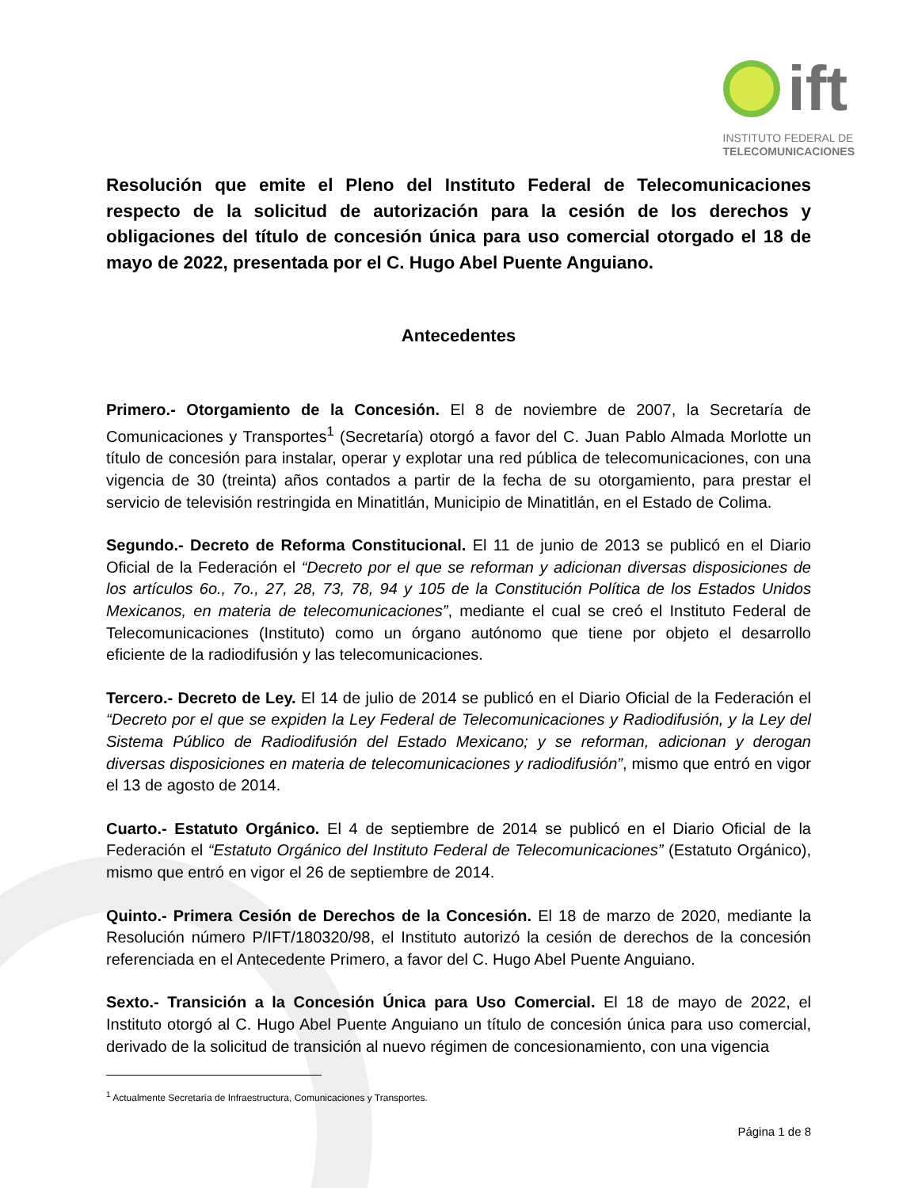ift
INSTITUTO FEDERAL DE
TELECOMUNICACIONES
Resolución que emite el Pleno del Instituto Federal de Telecomunicaciones respecto de la solicitud de autorización para la cesión de los derechos y obligaciones del título de concesión única para uso comercial otorgado el 18 de mayo de 2022, presentada por el C. Hugo Abel Puente Anguiano.
Antecedentes
Primero.- Otorgamiento de la Concesión. El 8 de noviembre de 2007, la Secretaría de Comunicaciones y Transportes<sup>1</sup> (Secretaría) otorgó a favor del C. Juan Pablo Almada Morlotte un título de concesión para instalar, operar y explotar una red pública de telecomunicaciones, con una vigencia de 30 (treinta) años contados a partir de la fecha de su otorgamiento, para prestar el servicio de televisión restringida en Minatitlán, Municipio de Minatitlán, en el Estado de Colima.
Segundo.- Decreto de Reforma Constitucional. El 11 de junio de 2013 se publicó en el Diario Oficial de la Federación el “Decreto por el que se reforman y adicionan diversas disposiciones de los artículos 6o., 7o., 27, 28, 73, 78, 94 y 105 de la Constitución Política de los Estados Unidos Mexicanos, en materia de telecomunicaciones”, mediante el cual se creó el Instituto Federal de Telecomunicaciones (Instituto) como un órgano autónomo que tiene por objeto el desarrollo eficiente de la radiodifusión y las telecomunicaciones.
Tercero.- Decreto de Ley. El 14 de julio de 2014 se publicó en el Diario Oficial de la Federación el “Decreto por el que se expiden la Ley Federal de Telecomunicaciones y Radiodifusión, y la Ley del Sistema Público de Radiodifusión del Estado Mexicano; y se reforman, adicionan y derogan diversas disposiciones en materia de telecomunicaciones y radiodifusión”, mismo que entró en vigor el 13 de agosto de 2014.
Cuarto.- Estatuto Orgánico. El 4 de septiembre de 2014 se publicó en el Diario Oficial de la Federación el “Estatuto Orgánico del Instituto Federal de Telecomunicaciones” (Estatuto Orgánico), mismo que entró en vigor el 26 de septiembre de 2014.
Quinto.- Primera Cesión de Derechos de la Concesión. El 18 de marzo de 2020, mediante la Resolución número P/IFT/180320/98, el Instituto autorizó la cesión de derechos de la concesión referenciada en el Antecedente Primero, a favor del C. Hugo Abel Puente Anguiano.
Sexto.- Transición a la Concesión Única para Uso Comercial. El 18 de mayo de 2022, el Instituto otorgó al C. Hugo Abel Puente Anguiano un título de concesión única para uso comercial, derivado de la solicitud de transición al nuevo régimen de concesionamiento, con una vigencia
<sup>1</sup> Actualmente Secretaría de Infraestructura, Comunicaciones y Transportes.
Página 1 de 8